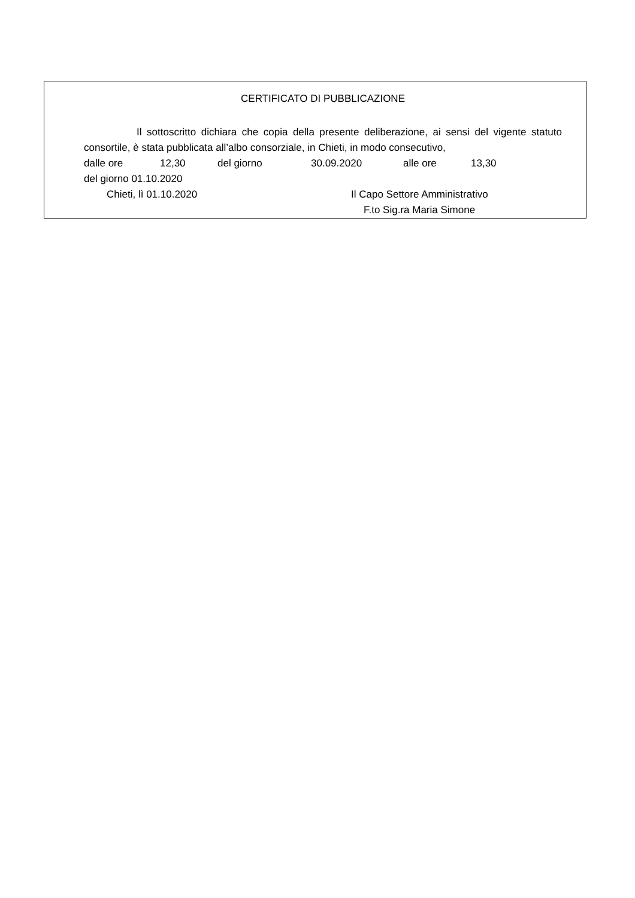CERTIFICATO DI PUBBLICAZIONE
Il sottoscritto dichiara che copia della presente deliberazione, ai sensi del vigente statuto consortile, è stata pubblicata all’albo consorziale, in Chieti, in modo consecutivo,
dalle ore 12,30 del giorno 30.09.2020 alle ore 13,30
del giorno 01.10.2020
Chieti, lì 01.10.2020 Il Capo Settore Amministrativo
F.to Sig.ra Maria Simone